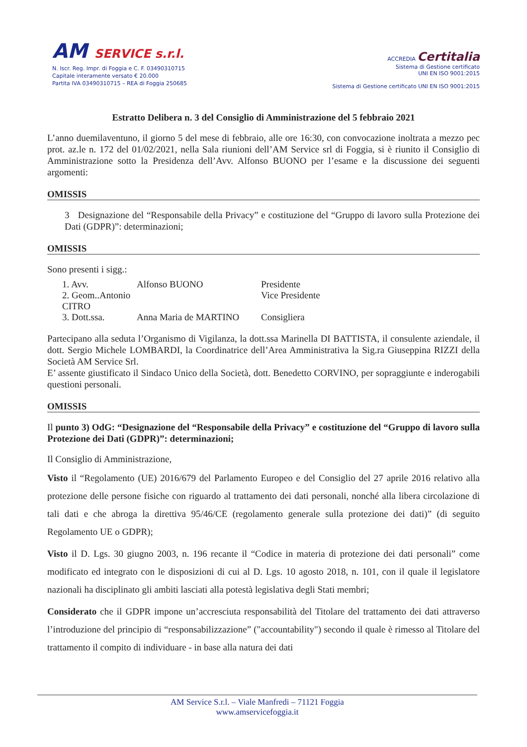AM SERVICE s.r.l.
N. Iscr. Reg. Impr. di Foggia e C. F. 03490310715
Capitale interamente versato € 20.000
Partita IVA 03490310715 – REA di Foggia 250685
ACCREDIA Certitalia
Sistema di Gestione certificato
UNI EN ISO 9001:2015
Sistema di Gestione certificato UNI EN ISO 9001:2015
Estratto Delibera n. 3 del Consiglio di Amministrazione del 5 febbraio 2021
L’anno duemilaventuno, il giorno 5 del mese di febbraio, alle ore 16:30, con convocazione inoltrata a mezzo pec prot. az.le n. 172 del 01/02/2021, nella Sala riunioni dell’AM Service srl di Foggia, si è riunito il Consiglio di Amministrazione sotto la Presidenza dell’Avv. Alfonso BUONO per l’esame e la discussione dei seguenti argomenti:
OMISSIS
3 Designazione del “Responsabile della Privacy” e costituzione del “Gruppo di lavoro sulla Protezione dei Dati (GDPR)”: determinazioni;
OMISSIS
Sono presenti i sigg.:
1. Avv. Alfonso BUONO Presidente
2. Geom..Antonio CITRO
Vice Presidente
3. Dott.ssa. Anna Maria de MARTINO Consigliera
Partecipano alla seduta l’Organismo di Vigilanza, la dott.ssa Marinella DI BATTISTA, il consulente aziendale, il dott. Sergio Michele LOMBARDI, la Coordinatrice dell’Area Amministrativa la Sig.ra Giuseppina RIZZI della Società AM Service Srl.
E’ assente giustificato il Sindaco Unico della Società, dott. Benedetto CORVINO, per sopraggiunte e inderogabili questioni personali.
OMISSIS
Il punto 3) OdG: “Designazione del “Responsabile della Privacy” e costituzione del “Gruppo di lavoro sulla Protezione dei Dati (GDPR)”: determinazioni;
Il Consiglio di Amministrazione,
Visto il “Regolamento (UE) 2016/679 del Parlamento Europeo e del Consiglio del 27 aprile 2016 relativo alla protezione delle persone fisiche con riguardo al trattamento dei dati personali, nonché alla libera circolazione di tali dati e che abroga la direttiva 95/46/CE (regolamento generale sulla protezione dei dati)” (di seguito Regolamento UE o GDPR);
Visto il D. Lgs. 30 giugno 2003, n. 196 recante il “Codice in materia di protezione dei dati personali” come modificato ed integrato con le disposizioni di cui al D. Lgs. 10 agosto 2018, n. 101, con il quale il legislatore nazionali ha disciplinato gli ambiti lasciati alla potestà legislativa degli Stati membri;
Considerato che il GDPR impone un’accresciuta responsabilità del Titolare del trattamento dei dati attraverso l’introduzione del principio di “responsabilizzazione” ("accountability") secondo il quale è rimesso al Titolare del trattamento il compito di individuare - in base alla natura dei dati
AM Service S.r.l. – Viale Manfredi – 71121 Foggia
www.amservicefoggia.it